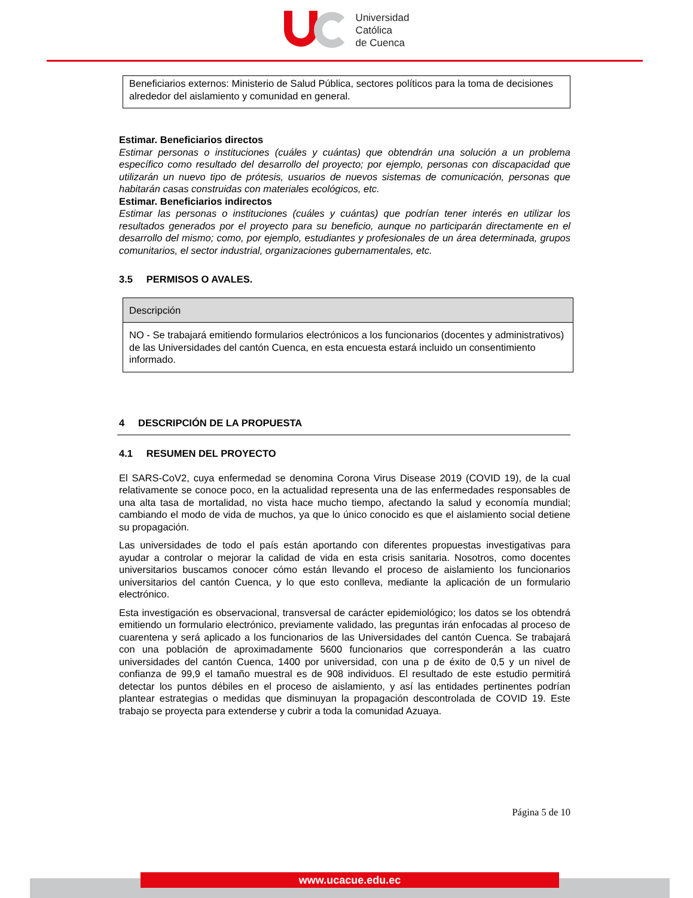Universidad
Católica
de Cuenca
Beneficiarios externos: Ministerio de Salud Pública, sectores políticos para la toma de decisiones alrededor del aislamiento y comunidad en general.
Estimar. Beneficiarios directos
Estimar personas o instituciones (cuáles y cuántas) que obtendrán una solución a un problema específico como resultado del desarrollo del proyecto; por ejemplo, personas con discapacidad que utilizarán un nuevo tipo de prótesis, usuarios de nuevos sistemas de comunicación, personas que habitarán casas construidas con materiales ecológicos, etc.
Estimar. Beneficiarios indirectos
Estimar las personas o instituciones (cuáles y cuántas) que podrían tener interés en utilizar los resultados generados por el proyecto para su beneficio, aunque no participarán directamente en el desarrollo del mismo; como, por ejemplo, estudiantes y profesionales de un área determinada, grupos comunitarios, el sector industrial, organizaciones gubernamentales, etc.
3.5 PERMISOS O AVALES.
| Descripción |
| --- |
| NO - Se trabajará emitiendo formularios electrónicos a los funcionarios (docentes y administrativos) de las Universidades del cantón Cuenca, en esta encuesta estará incluido un consentimiento informado. |
4 DESCRIPCIÓN DE LA PROPUESTA
4.1 RESUMEN DEL PROYECTO
El SARS-CoV2, cuya enfermedad se denomina Corona Virus Disease 2019 (COVID 19), de la cual relativamente se conoce poco, en la actualidad representa una de las enfermedades responsables de una alta tasa de mortalidad, no vista hace mucho tiempo, afectando la salud y economía mundial; cambiando el modo de vida de muchos, ya que lo único conocido es que el aislamiento social detiene su propagación.
Las universidades de todo el país están aportando con diferentes propuestas investigativas para ayudar a controlar o mejorar la calidad de vida en esta crisis sanitaria. Nosotros, como docentes universitarios buscamos conocer cómo están llevando el proceso de aislamiento los funcionarios universitarios del cantón Cuenca, y lo que esto conlleva, mediante la aplicación de un formulario electrónico.
Esta investigación es observacional, transversal de carácter epidemiológico; los datos se los obtendrá emitiendo un formulario electrónico, previamente validado, las preguntas irán enfocadas al proceso de cuarentena y será aplicado a los funcionarios de las Universidades del cantón Cuenca. Se trabajará con una población de aproximadamente 5600 funcionarios que corresponderán a las cuatro universidades del cantón Cuenca, 1400 por universidad, con una p de éxito de 0,5 y un nivel de confianza de 99,9 el tamaño muestral es de 908 individuos. El resultado de este estudio permitirá detectar los puntos débiles en el proceso de aislamiento, y así las entidades pertinentes podrían plantear estrategias o medidas que disminuyan la propagación descontrolada de COVID 19. Este trabajo se proyecta para extenderse y cubrir a toda la comunidad Azuaya.
Página 5 de 10
www.ucacue.edu.ec